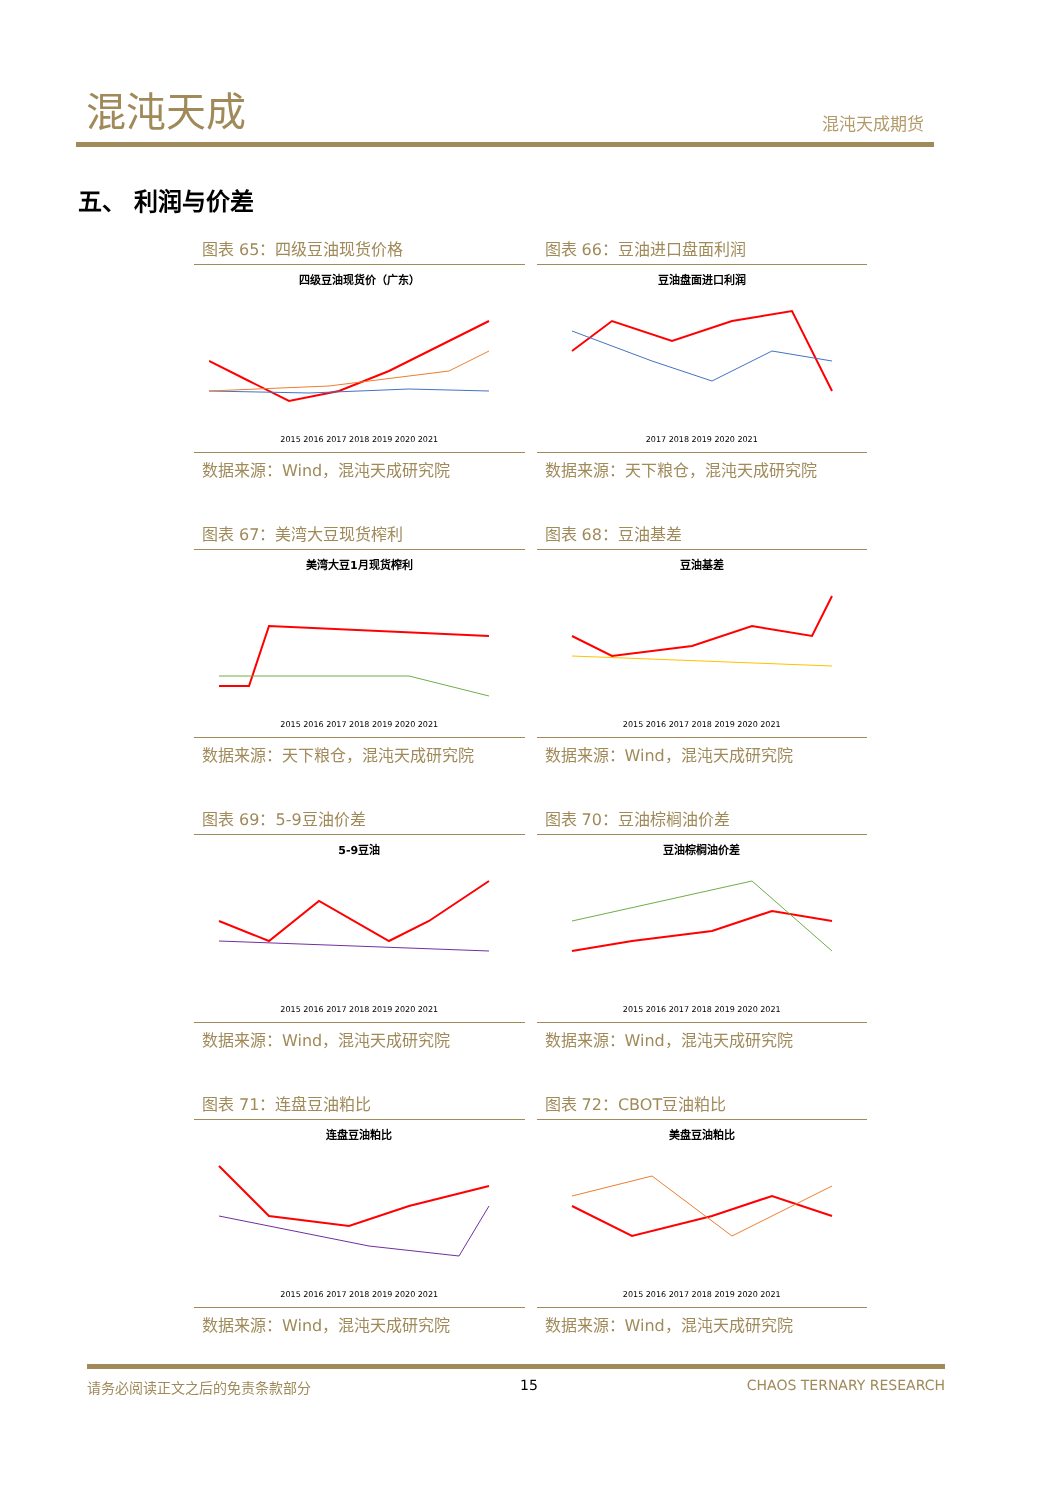混沌天成 混沌天成期货
五、 利润与价差
图表 65：四级豆油现货价格
四级豆油现货价（广东）
2015 2016 2017 2018 2019 2020 2021
数据来源：Wind，混沌天成研究院
图表 66：豆油进口盘面利润
豆油盘面进口利润
2017 2018 2019 2020 2021
数据来源：天下粮仓，混沌天成研究院
图表 67：美湾大豆现货榨利
美湾大豆1月现货榨利
2015 2016 2017 2018 2019 2020 2021
数据来源：天下粮仓，混沌天成研究院
图表 68：豆油基差
豆油基差
2015 2016 2017 2018 2019 2020 2021
数据来源：Wind，混沌天成研究院
图表 69：5-9豆油价差
5-9豆油
2015 2016 2017 2018 2019 2020 2021
数据来源：Wind，混沌天成研究院
图表 70：豆油棕榈油价差
豆油棕榈油价差
2015 2016 2017 2018 2019 2020 2021
数据来源：Wind，混沌天成研究院
图表 71：连盘豆油粕比
连盘豆油粕比
2015 2016 2017 2018 2019 2020 2021
数据来源：Wind，混沌天成研究院
图表 72：CBOT豆油粕比
美盘豆油粕比
2015 2016 2017 2018 2019 2020 2021
数据来源：Wind，混沌天成研究院
请务必阅读正文之后的免责条款部分 15 CHAOS TERNARY RESEARCH